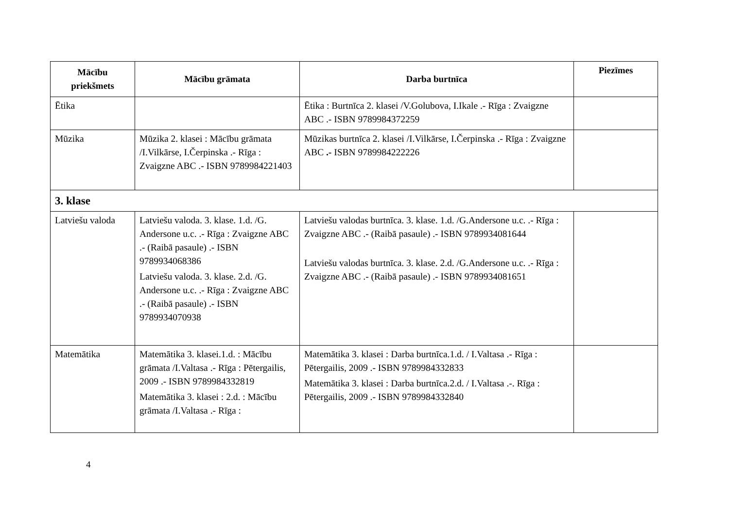| Mācību priekšmets | Mācību grāmata | Darba burtnīca | Piezīmes |
| --- | --- | --- | --- |
| Ētika | | Ētika : Burtnīca 2. klasei /V.Golubova, I.Ikale .- Rīga : Zvaigzne ABC .- ISBN 9789984372259 | |
| Mūzika | Mūzika 2. klasei : Mācību grāmata /I.Vilkārse, I.Čerpinska .- Rīga : Zvaigzne ABC .- ISBN 9789984221403 | Mūzikas burtnīca 2. klasei /I.Vilkārse, I.Čerpinska .- Rīga : Zvaigzne ABC .- ISBN 9789984222226 | |
| 3. klase | | | |
| Latviešu valoda | Latviešu valoda. 3. klase. 1.d. /G. Andersone u.c. .- Rīga : Zvaigzne ABC .- (Raibā pasaule) .- ISBN 9789934068386 Latviešu valoda. 3. klase. 2.d. /G. Andersone u.c. .- Rīga : Zvaigzne ABC .- (Raibā pasaule) .- ISBN 9789934070938 | Latviešu valodas burtnīca. 3. klase. 1.d. /G.Andersone u.c. .- Rīga : Zvaigzne ABC .- (Raibā pasaule) .- ISBN 9789934081644 Latviešu valodas burtnīca. 3. klase. 2.d. /G.Andersone u.c. .- Rīga : Zvaigzne ABC .- (Raibā pasaule) .- ISBN 9789934081651 | |
| Matemātika | Matemātika 3. klasei.1.d. : Mācību grāmata /I.Valtasa .- Rīga : Pētergailis, 2009 .- ISBN 9789984332819 Matemātika 3. klasei : 2.d. : Mācību grāmata /I.Valtasa .- Rīga : | Matemātika 3. klasei : Darba burtnīca.1.d. / I.Valtasa .- Rīga : Pētergailis, 2009 .- ISBN 9789984332833 Matemātika 3. klasei : Darba burtnīca.2.d. / I.Valtasa .-. Rīga : Pētergailis, 2009 .- ISBN 9789984332840 | |
4